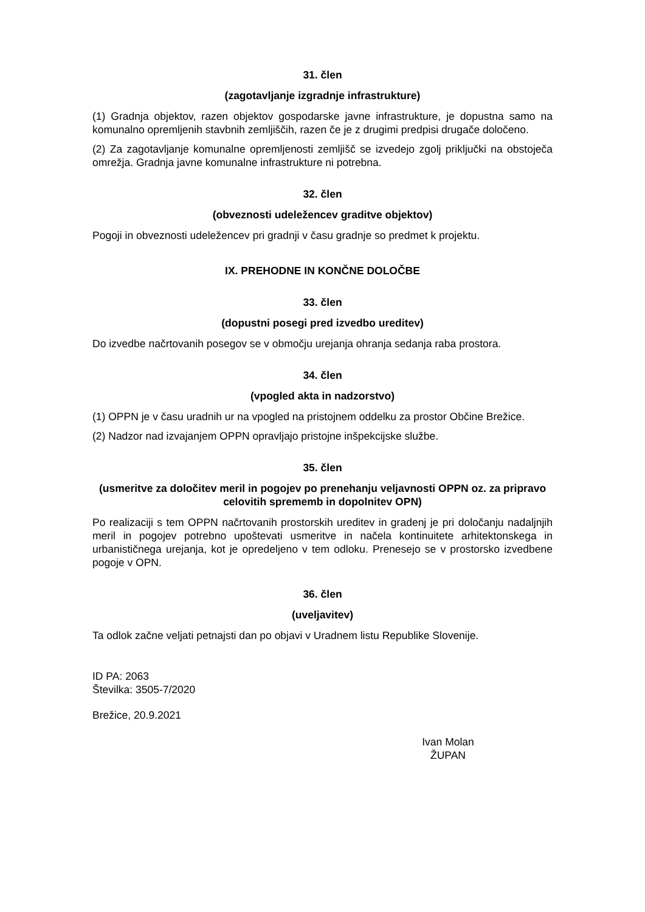31. člen
(zagotavljanje izgradnje infrastrukture)
(1) Gradnja objektov, razen objektov gospodarske javne infrastrukture, je dopustna samo na komunalno opremljenih stavbnih zemljiščih, razen če je z drugimi predpisi drugače določeno.
(2) Za zagotavljanje komunalne opremljenosti zemljišč se izvedejo zgolj priključki na obstoječa omrežja. Gradnja javne komunalne infrastrukture ni potrebna.
32. člen
(obveznosti udeležencev graditve objektov)
Pogoji in obveznosti udeležencev pri gradnji v času gradnje so predmet k projektu.
IX. PREHODNE IN KONČNE DOLOČBE
33. člen
(dopustni posegi pred izvedbo ureditev)
Do izvedbe načrtovanih posegov se v območju urejanja ohranja sedanja raba prostora.
34. člen
(vpogled akta in nadzorstvo)
(1) OPPN je v času uradnih ur na vpogled na pristojnem oddelku za prostor Občine Brežice.
(2) Nadzor nad izvajanjem OPPN opravljajo pristojne inšpekcijske službe.
35. člen
(usmeritve za določitev meril in pogojev po prenehanju veljavnosti OPPN oz. za pripravo celovitih sprememb in dopolnitev OPN)
Po realizaciji s tem OPPN načrtovanih prostorskih ureditev in gradenj je pri določanju nadaljnjih meril in pogojev potrebno upoštevati usmeritve in načela kontinuitete arhitektonskega in urbanističnega urejanja, kot je opredeljeno v tem odloku. Prenesejo se v prostorsko izvedbene pogoje v OPN.
36. člen
(uveljavitev)
Ta odlok začne veljati petnajsti dan po objavi v Uradnem listu Republike Slovenije.
ID PA: 2063
Številka: 3505-7/2020
Brežice, 20.9.2021
Ivan Molan
ŽUPAN